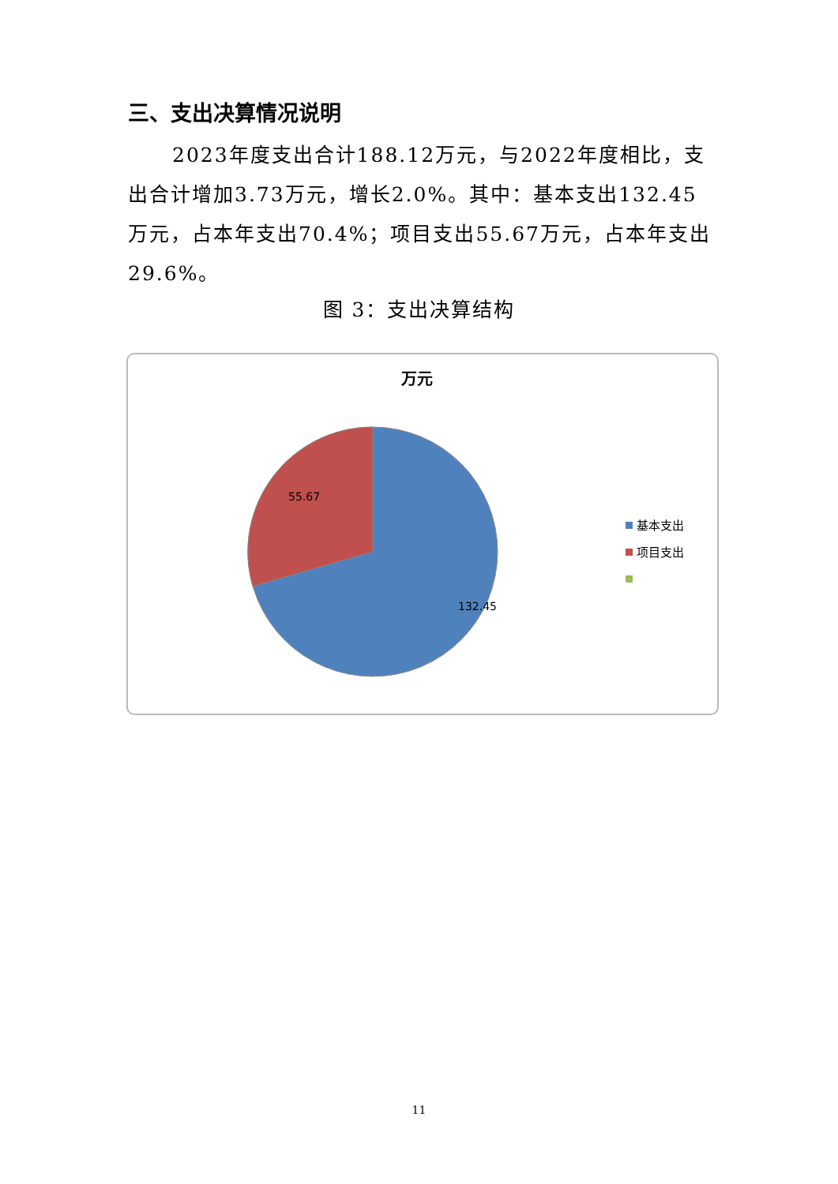三、支出决算情况说明
2023年度支出合计188.12万元，与2022年度相比，支出合计增加3.73万元，增长2.0%。其中：基本支出132.45万元，占本年支出70.4%；项目支出55.67万元，占本年支出29.6%。
图 3：支出决算结构
万元
55.67
132.45
基本支出
项目支出
11